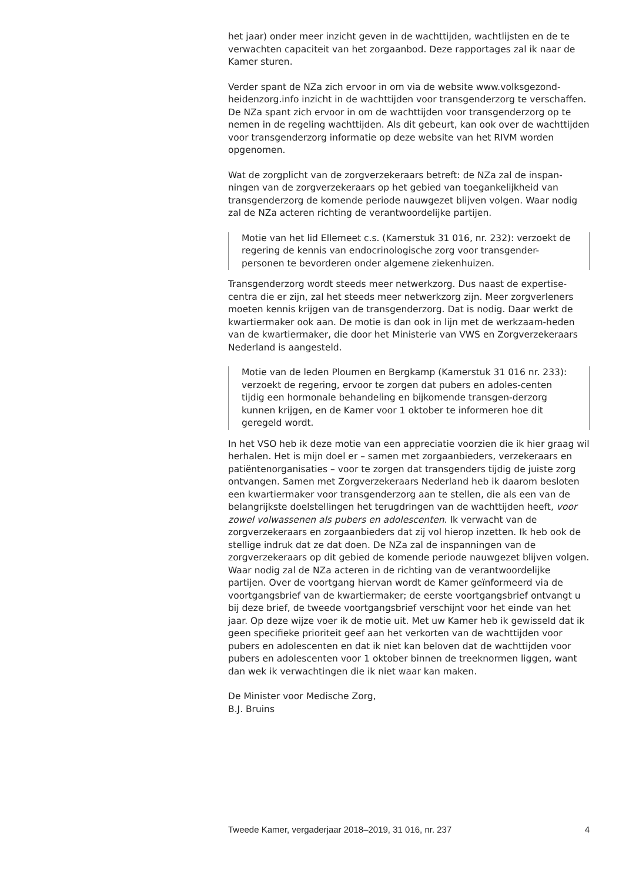het jaar) onder meer inzicht geven in de wachttijden, wachtlijsten en de te verwachten capaciteit van het zorgaanbod. Deze rapportages zal ik naar de Kamer sturen.
Verder spant de NZa zich ervoor in om via de website www.volksgezond-heidenzorg.info inzicht in de wachttijden voor transgenderzorg te verschaffen. De NZa spant zich ervoor in om de wachttijden voor transgenderzorg op te nemen in de regeling wachttijden. Als dit gebeurt, kan ook over de wachttijden voor transgenderzorg informatie op deze website van het RIVM worden opgenomen.
Wat de zorgplicht van de zorgverzekeraars betreft: de NZa zal de inspan-ningen van de zorgverzekeraars op het gebied van toegankelijkheid van transgenderzorg de komende periode nauwgezet blijven volgen. Waar nodig zal de NZa acteren richting de verantwoordelijke partijen.
Motie van het lid Ellemeet c.s. (Kamerstuk 31 016, nr. 232): verzoekt de regering de kennis van endocrinologische zorg voor transgender-personen te bevorderen onder algemene ziekenhuizen.
Transgenderzorg wordt steeds meer netwerkzorg. Dus naast de expertise-centra die er zijn, zal het steeds meer netwerkzorg zijn. Meer zorgverleners moeten kennis krijgen van de transgenderzorg. Dat is nodig. Daar werkt de kwartiermaker ook aan. De motie is dan ook in lijn met de werkzaam-heden van de kwartiermaker, die door het Ministerie van VWS en Zorgverzekeraars Nederland is aangesteld.
Motie van de leden Ploumen en Bergkamp (Kamerstuk 31 016 nr. 233): verzoekt de regering, ervoor te zorgen dat pubers en adoles-centen tijdig een hormonale behandeling en bijkomende transgen-derzorg kunnen krijgen, en de Kamer voor 1 oktober te informeren hoe dit geregeld wordt.
In het VSO heb ik deze motie van een appreciatie voorzien die ik hier graag wil herhalen. Het is mijn doel er – samen met zorgaanbieders, verzekeraars en patiëntenorganisaties – voor te zorgen dat transgenders tijdig de juiste zorg ontvangen. Samen met Zorgverzekeraars Nederland heb ik daarom besloten een kwartiermaker voor transgenderzorg aan te stellen, die als een van de belangrijkste doelstellingen het terugdringen van de wachttijden heeft, voor zowel volwassenen als pubers en adolescenten. Ik verwacht van de zorgverzekeraars en zorgaanbieders dat zij vol hierop inzetten. Ik heb ook de stellige indruk dat ze dat doen. De NZa zal de inspanningen van de zorgverzekeraars op dit gebied de komende periode nauwgezet blijven volgen. Waar nodig zal de NZa acteren in de richting van de verantwoordelijke partijen. Over de voortgang hiervan wordt de Kamer geïnformeerd via de voortgangsbrief van de kwartiermaker; de eerste voortgangsbrief ontvangt u bij deze brief, de tweede voortgangsbrief verschijnt voor het einde van het jaar. Op deze wijze voer ik de motie uit. Met uw Kamer heb ik gewisseld dat ik geen specifieke prioriteit geef aan het verkorten van de wachttijden voor pubers en adolescenten en dat ik niet kan beloven dat de wachttijden voor pubers en adolescenten voor 1 oktober binnen de treeknormen liggen, want dan wek ik verwachtingen die ik niet waar kan maken.
De Minister voor Medische Zorg,
B.J. Bruins
Tweede Kamer, vergaderjaar 2018–2019, 31 016, nr. 237 4